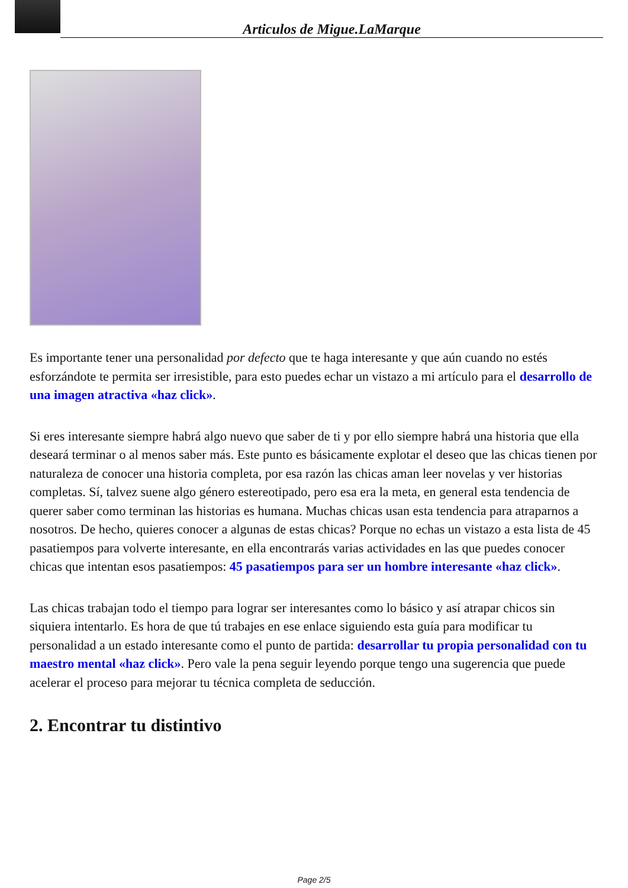Articulos de Migue.LaMarque
Es importante tener una personalidad por defecto que te haga interesante y que aún cuando no estés esforzándote te permita ser irresistible, para esto puedes echar un vistazo a mi artículo para el desarrollo de una imagen atractiva «haz click».
Si eres interesante siempre habrá algo nuevo que saber de ti y por ello siempre habrá una historia que ella deseará terminar o al menos saber más. Este punto es básicamente explotar el deseo que las chicas tienen por naturaleza de conocer una historia completa, por esa razón las chicas aman leer novelas y ver historias completas. Sí, talvez suene algo género estereotipado, pero esa era la meta, en general esta tendencia de querer saber como terminan las historias es humana. Muchas chicas usan esta tendencia para atraparnos a nosotros. De hecho, quieres conocer a algunas de estas chicas? Porque no echas un vistazo a esta lista de 45 pasatiempos para volverte interesante, en ella encontrarás varias actividades en las que puedes conocer chicas que intentan esos pasatiempos: 45 pasatiempos para ser un hombre interesante «haz click».
Las chicas trabajan todo el tiempo para lograr ser interesantes como lo básico y así atrapar chicos sin siquiera intentarlo. Es hora de que tú trabajes en ese enlace siguiendo esta guía para modificar tu personalidad a un estado interesante como el punto de partida: desarrollar tu propia personalidad con tu maestro mental «haz click». Pero vale la pena seguir leyendo porque tengo una sugerencia que puede acelerar el proceso para mejorar tu técnica completa de seducción.
2. Encontrar tu distintivo
Page 2/5